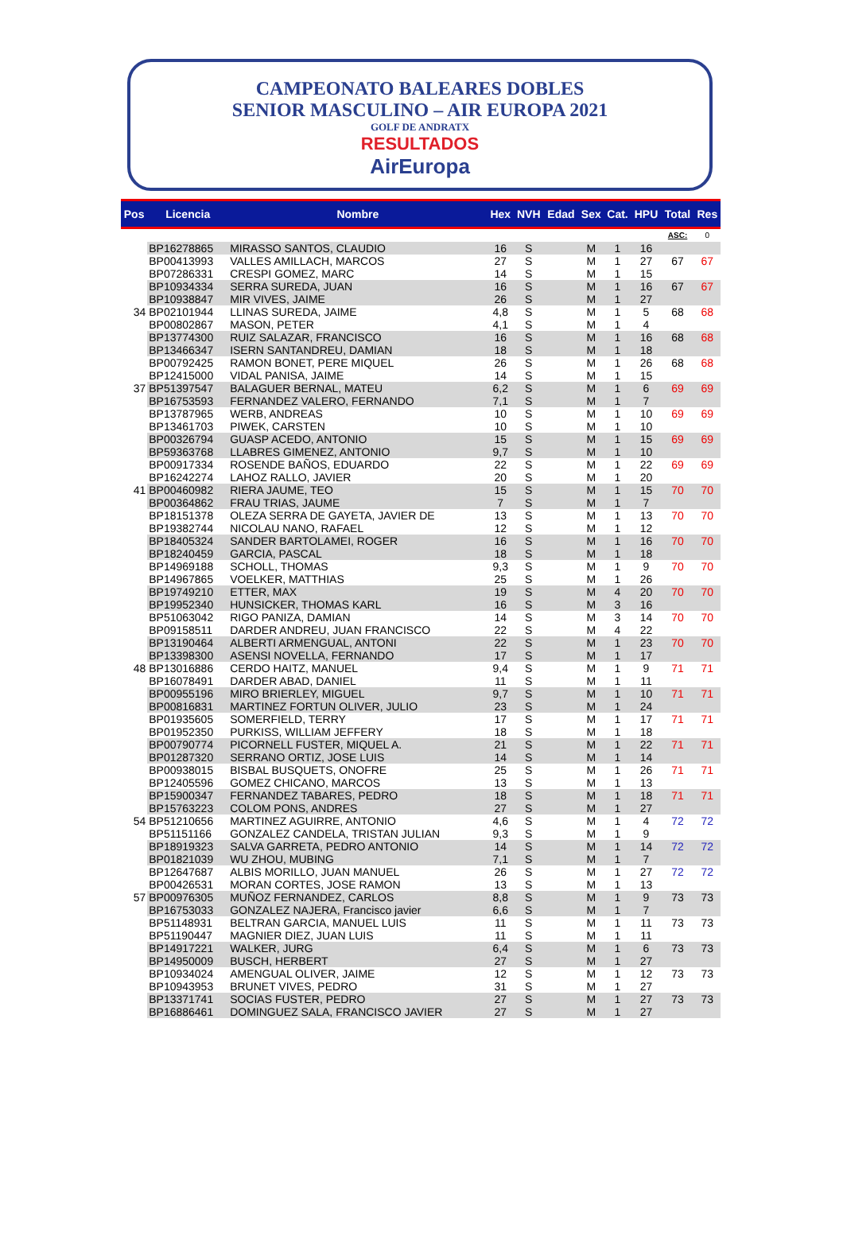CAMPEONATO BALEARES DOBLES
SENIOR MASCULINO – AIR EUROPA 2021
GOLF DE ANDRATX
RESULTADOS
AirEuropa
| Pos | Licencia | Nombre | Hex | NVH | Edad | Sex | Cat. | HPU | Total | Res |
| --- | --- | --- | --- | --- | --- | --- | --- | --- | --- | --- |
| | | | | | | | | | ASC: | 0 |
| | BP16278865 | MIRASSO SANTOS, CLAUDIO | 16 | S | | M | 1 | 16 | | |
| | BP00413993 | VALLES AMILLACH, MARCOS | 27 | S | | M | 1 | 27 | 67 | 67 |
| | BP07286331 | CRESPI GOMEZ, MARC | 14 | S | | M | 1 | 15 | | |
| | BP10934334 | SERRA SUREDA, JUAN | 16 | S | | M | 1 | 16 | 67 | 67 |
| | BP10938847 | MIR VIVES, JAIME | 26 | S | | M | 1 | 27 | | |
| 34 | BP02101944 | LLINAS SUREDA, JAIME | 4,8 | S | | M | 1 | 5 | 68 | 68 |
| | BP00802867 | MASON, PETER | 4,1 | S | | M | 1 | 4 | | |
| | BP13774300 | RUIZ SALAZAR, FRANCISCO | 16 | S | | M | 1 | 16 | 68 | 68 |
| | BP13466347 | ISERN SANTANDREU, DAMIAN | 18 | S | | M | 1 | 18 | | |
| | BP00792425 | RAMON BONET, PERE MIQUEL | 26 | S | | M | 1 | 26 | 68 | 68 |
| | BP12415000 | VIDAL PANISA, JAIME | 14 | S | | M | 1 | 15 | | |
| 37 | BP51397547 | BALAGUER BERNAL, MATEU | 6,2 | S | | M | 1 | 6 | 69 | 69 |
| | BP16753593 | FERNANDEZ VALERO, FERNANDO | 7,1 | S | | M | 1 | 7 | | |
| | BP13787965 | WERB, ANDREAS | 10 | S | | M | 1 | 10 | 69 | 69 |
| | BP13461703 | PIWEK, CARSTEN | 10 | S | | M | 1 | 10 | | |
| | BP00326794 | GUASP ACEDO, ANTONIO | 15 | S | | M | 1 | 15 | 69 | 69 |
| | BP59363768 | LLABRES GIMENEZ, ANTONIO | 9,7 | S | | M | 1 | 10 | | |
| | BP00917334 | ROSENDE BAÑOS, EDUARDO | 22 | S | | M | 1 | 22 | 69 | 69 |
| | BP16242274 | LAHOZ RALLO, JAVIER | 20 | S | | M | 1 | 20 | | |
| 41 | BP00460982 | RIERA JAUME, TEO | 15 | S | | M | 1 | 15 | 70 | 70 |
| | BP00364862 | FRAU TRIAS, JAUME | 7 | S | | M | 1 | 7 | | |
| | BP18151378 | OLEZA SERRA DE GAYETA, JAVIER DE | 13 | S | | M | 1 | 13 | 70 | 70 |
| | BP19382744 | NICOLAU NANO, RAFAEL | 12 | S | | M | 1 | 12 | | |
| | BP18405324 | SANDER BARTOLAMEI, ROGER | 16 | S | | M | 1 | 16 | 70 | 70 |
| | BP18240459 | GARCIA, PASCAL | 18 | S | | M | 1 | 18 | | |
| | BP14969188 | SCHOLL, THOMAS | 9,3 | S | | M | 1 | 9 | 70 | 70 |
| | BP14967865 | VOELKER, MATTHIAS | 25 | S | | M | 1 | 26 | | |
| | BP19749210 | ETTER, MAX | 19 | S | | M | 4 | 20 | 70 | 70 |
| | BP19952340 | HUNSICKER, THOMAS KARL | 16 | S | | M | 3 | 16 | | |
| | BP51063042 | RIGO PANIZA, DAMIAN | 14 | S | | M | 3 | 14 | 70 | 70 |
| | BP09158511 | DARDER ANDREU, JUAN FRANCISCO | 22 | S | | M | 4 | 22 | | |
| | BP13190464 | ALBERTI ARMENGUAL, ANTONI | 22 | S | | M | 1 | 23 | 70 | 70 |
| | BP13398300 | ASENSI NOVELLA, FERNANDO | 17 | S | | M | 1 | 17 | | |
| 48 | BP13016886 | CERDO HAITZ, MANUEL | 9,4 | S | | M | 1 | 9 | 71 | 71 |
| | BP16078491 | DARDER ABAD, DANIEL | 11 | S | | M | 1 | 11 | | |
| | BP00955196 | MIRO BRIERLEY, MIGUEL | 9,7 | S | | M | 1 | 10 | 71 | 71 |
| | BP00816831 | MARTINEZ FORTUN OLIVER, JULIO | 23 | S | | M | 1 | 24 | | |
| | BP01935605 | SOMERFIELD, TERRY | 17 | S | | M | 1 | 17 | 71 | 71 |
| | BP01952350 | PURKISS, WILLIAM JEFFERY | 18 | S | | M | 1 | 18 | | |
| | BP00790774 | PICORNELL FUSTER, MIQUEL A. | 21 | S | | M | 1 | 22 | 71 | 71 |
| | BP01287320 | SERRANO ORTIZ, JOSE LUIS | 14 | S | | M | 1 | 14 | | |
| | BP00938015 | BISBAL BUSQUETS, ONOFRE | 25 | S | | M | 1 | 26 | 71 | 71 |
| | BP12405596 | GOMEZ CHICANO, MARCOS | 13 | S | | M | 1 | 13 | | |
| | BP15900347 | FERNANDEZ TABARES, PEDRO | 18 | S | | M | 1 | 18 | 71 | 71 |
| | BP15763223 | COLOM PONS, ANDRES | 27 | S | | M | 1 | 27 | | |
| 54 | BP51210656 | MARTINEZ AGUIRRE, ANTONIO | 4,6 | S | | M | 1 | 4 | 72 | 72 |
| | BP51151166 | GONZALEZ CANDELA, TRISTAN JULIAN | 9,3 | S | | M | 1 | 9 | | |
| | BP18919323 | SALVA GARRETA, PEDRO ANTONIO | 14 | S | | M | 1 | 14 | 72 | 72 |
| | BP01821039 | WU ZHOU, MUBING | 7,1 | S | | M | 1 | 7 | | |
| | BP12647687 | ALBIS MORILLO, JUAN MANUEL | 26 | S | | M | 1 | 27 | 72 | 72 |
| | BP00426531 | MORAN CORTES, JOSE RAMON | 13 | S | | M | 1 | 13 | | |
| 57 | BP00976305 | MUÑOZ FERNANDEZ, CARLOS | 8,8 | S | | M | 1 | 9 | 73 | 73 |
| | BP16753033 | GONZALEZ NAJERA, Francisco javier | 6,6 | S | | M | 1 | 7 | | |
| | BP51148931 | BELTRAN GARCIA, MANUEL LUIS | 11 | S | | M | 1 | 11 | 73 | 73 |
| | BP51190447 | MAGNIER DIEZ, JUAN LUIS | 11 | S | | M | 1 | 11 | | |
| | BP14917221 | WALKER, JURG | 6,4 | S | | M | 1 | 6 | 73 | 73 |
| | BP14950009 | BUSCH, HERBERT | 27 | S | | M | 1 | 27 | | |
| | BP10934024 | AMENGUAL OLIVER, JAIME | 12 | S | | M | 1 | 12 | 73 | 73 |
| | BP10943953 | BRUNET VIVES, PEDRO | 31 | S | | M | 1 | 27 | | |
| | BP13371741 | SOCIAS FUSTER, PEDRO | 27 | S | | M | 1 | 27 | 73 | 73 |
| | BP16886461 | DOMINGUEZ SALA, FRANCISCO JAVIER | 27 | S | | M | 1 | 27 | | |